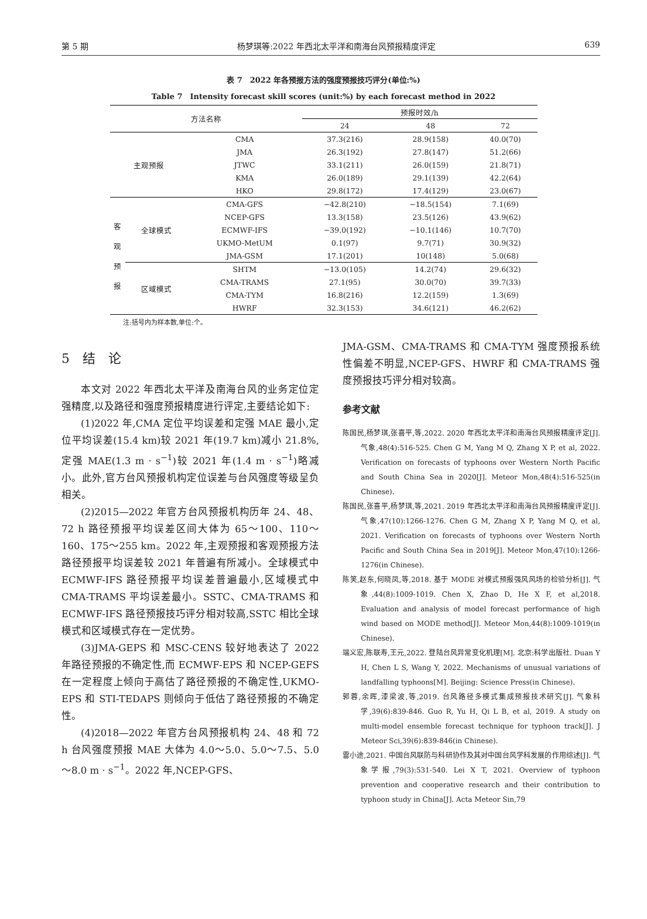第 5 期 杨梦琪等:2022 年西北太平洋和南海台风预报精度评定 639
表 7　2022 年各预报方法的强度预报技巧评分(单位:%)
Table 7　Intensity forecast skill scores (unit:%) by each forecast method in 2022
| 方法名称 | | | 预报时效/h | | |
| --- | --- | --- | --- | --- | --- |
| | | | 24 | 48 | 72 |
| 主观预报 | | CMA | 37.3(216) | 28.9(158) | 40.0(70) |
| | | JMA | 26.3(192) | 27.8(147) | 51.2(66) |
| | | JTWC | 33.1(211) | 26.0(159) | 21.8(71) |
| | | KMA | 26.0(189) | 29.1(139) | 42.2(64) |
| | | HKO | 29.8(172) | 17.4(129) | 23.0(67) |
| 客 观 预 报 | 全球模式 | CMA-GFS | −42.8(210) | −18.5(154) | 7.1(69) |
| | | NCEP-GFS | 13.3(158) | 23.5(126) | 43.9(62) |
| | | ECMWF-IFS | −39.0(192) | −10.1(146) | 10.7(70) |
| | | UKMO-MetUM | 0.1(97) | 9.7(71) | 30.9(32) |
| | | JMA-GSM | 17.1(201) | 10(148) | 5.0(68) |
| | 区域模式 | SHTM | −13.0(105) | 14.2(74) | 29.6(32) |
| | | CMA-TRAMS | 27.1(95) | 30.0(70) | 39.7(33) |
| | | CMA-TYM | 16.8(216) | 12.2(159) | 1.3(69) |
| | | HWRF | 32.3(153) | 34.6(121) | 46.2(62) |
注:括号内为样本数,单位:个。
5　结　论
本文对 2022 年西北太平洋及南海台风的业务定位定强精度,以及路径和强度预报精度进行评定,主要结论如下:
(1)2022 年,CMA 定位平均误差和定强 MAE 最小,定位平均误差(15.4 km)较 2021 年(19.7 km)减小 21.8%,定强 MAE(1.3 m · s<sup>−1</sup>)较 2021 年(1.4 m · s<sup>−1</sup>)略减小。此外,官方台风预报机构定位误差与台风强度等级呈负相关。
(2)2015—2022 年官方台风预报机构历年 24、48、72 h 路径预报平均误差区间大体为 65～100、110～160、175～255 km。2022 年,主观预报和客观预报方法路径预报平均误差较 2021 年普遍有所减小。全球模式中 ECMWF-IFS 路径预报平均误差普遍最小,区域模式中 CMA-TRAMS 平均误差最小。SSTC、CMA-TRAMS 和 ECMWF-IFS 路径预报技巧评分相对较高,SSTC 相比全球模式和区域模式存在一定优势。
(3)JMA-GEPS 和 MSC-CENS 较好地表达了 2022 年路径预报的不确定性,而 ECMWF-EPS 和 NCEP-GEFS 在一定程度上倾向于高估了路径预报的不确定性,UKMO-EPS 和 STI-TEDAPS 则倾向于低估了路径预报的不确定性。
(4)2018—2022 年官方台风预报机构 24、48 和 72 h 台风强度预报 MAE 大体为 4.0～5.0、5.0～7.5、5.0～8.0 m · s<sup>−1</sup>。2022 年,NCEP-GFS、
JMA-GSM、CMA-TRAMS 和 CMA-TYM 强度预报系统性偏差不明显,NCEP-GFS、HWRF 和 CMA-TRAMS 强度预报技巧评分相对较高。
参考文献
陈国民,杨梦琪,张喜平,等,2022. 2020 年西北太平洋和南海台风预报精度评定[J]. 气象,48(4):516-525. Chen G M, Yang M Q, Zhang X P, et al, 2022. Verification on forecasts of typhoons over Western North Pacific and South China Sea in 2020[J]. Meteor Mon,48(4):516-525(in Chinese).
陈国民,张喜平,杨梦琪,等,2021. 2019 年西北太平洋和南海台风预报精度评定[J]. 气象,47(10):1266-1276. Chen G M, Zhang X P, Yang M Q, et al, 2021. Verification on forecasts of typhoons over Western North Pacific and South China Sea in 2019[J]. Meteor Mon,47(10):1266-1276(in Chinese).
陈笑,赵东,何晓凤,等,2018. 基于 MODE 对模式预报强风风场的检验分析[J]. 气象,44(8):1009-1019. Chen X, Zhao D, He X F, et al,2018. Evaluation and analysis of model forecast performance of high wind based on MODE method[J]. Meteor Mon,44(8):1009-1019(in Chinese).
端义宏,陈联寿,王元,2022. 登陆台风异常变化机理[M]. 北京:科学出版社. Duan Y H, Chen L S, Wang Y, 2022. Mechanisms of unusual variations of landfalling typhoons[M]. Beijing: Science Press(in Chinese).
郭蓉,余晖,漆梁波,等,2019. 台风路径多模式集成预报技术研究[J]. 气象科学,39(6):839-846. Guo R, Yu H, Qi L B, et al, 2019. A study on multi-model ensemble forecast technique for typhoon track[J]. J Meteor Sci,39(6):839-846(in Chinese).
雷小途,2021. 中国台风联防与科研协作及其对中国台风学科发展的作用综述[J]. 气象学报,79(3):531-540. Lei X T, 2021. Overview of typhoon prevention and cooperative research and their contribution to typhoon study in China[J]. Acta Meteor Sin,79